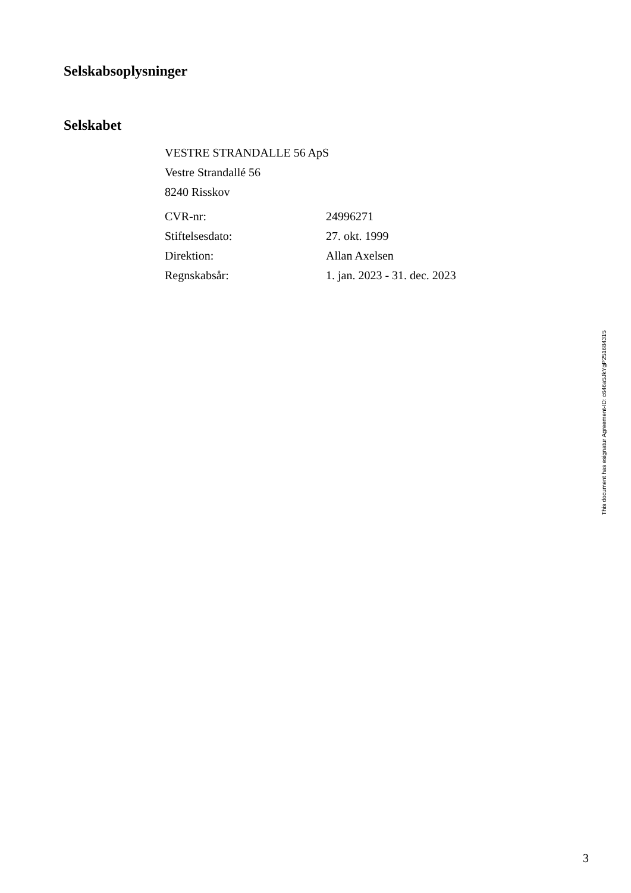Selskabsoplysninger
Selskabet
VESTRE STRANDALLE 56 ApS
Vestre Strandallé 56
8240 Risskov
| CVR-nr: | 24996271 |
| Stiftelsesdato: | 27. okt. 1999 |
| Direktion: | Allan Axelsen |
| Regnskabsår: | 1. jan. 2023 - 31. dec. 2023 |
This document has esignatur Agreement-ID: c646a5JkYgP251684315
3